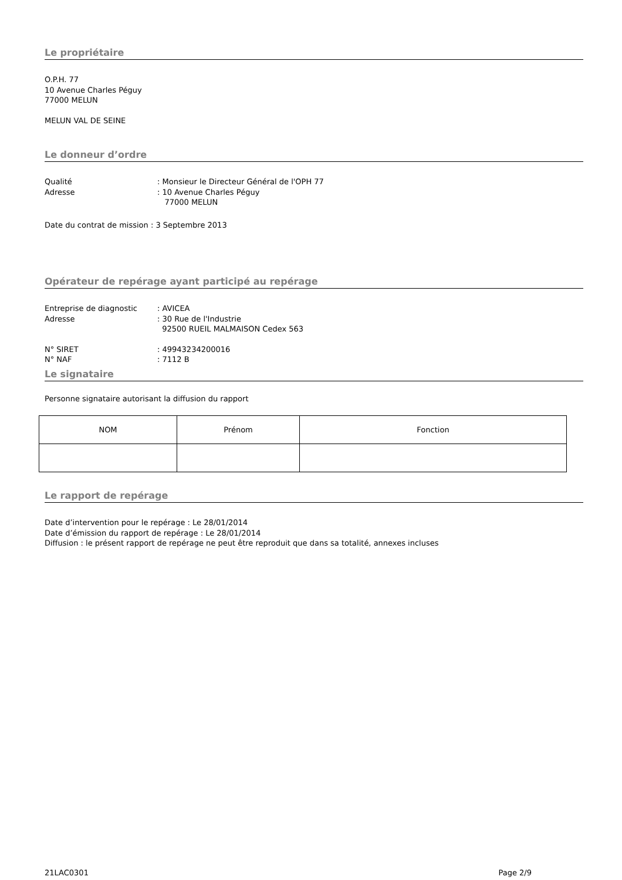Le propriétaire
O.P.H. 77
10 Avenue Charles Péguy
77000 MELUN
MELUN VAL DE SEINE
Le donneur d’ordre
Qualité: Monsieur le Directeur Général de l'OPH 77
Adresse: 10 Avenue Charles Péguy
77000 MELUN
Date du contrat de mission : 3 Septembre 2013
Opérateur de repérage ayant participé au repérage
Entreprise de diagnostic: AVICEA
Adresse: 30 Rue de l'Industrie
92500 RUEIL MALMAISON Cedex 563
N° SIRET: 49943234200016
N° NAF: 7112 B
Le signataire
Personne signataire autorisant la diffusion du rapport
| NOM | Prénom | Fonction |
| --- | --- | --- |
Le rapport de repérage
Date d’intervention pour le repérage : Le 28/01/2014
Date d’émission du rapport de repérage : Le 28/01/2014
Diffusion : le présent rapport de repérage ne peut être reproduit que dans sa totalité, annexes incluses
21LAC0301 Page 2/9